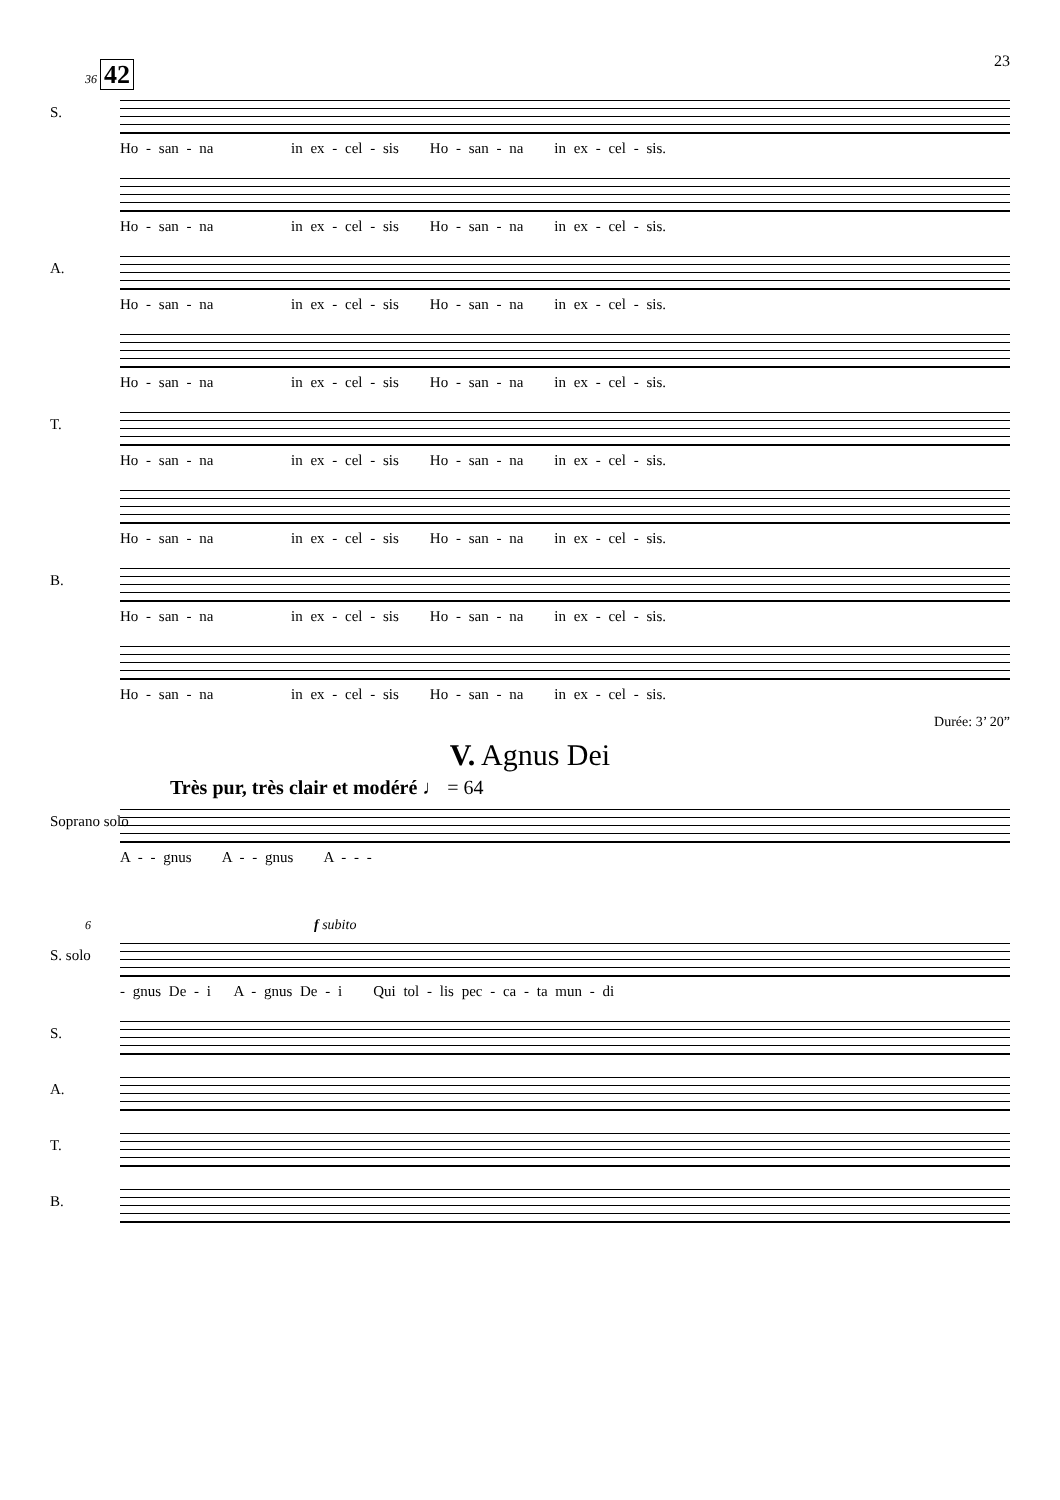23
36 42
S.
Ho - san - na in ex - cel - sis Ho - san - na in ex - cel - sis.
Ho - san - na in ex - cel - sis Ho - san - na in ex - cel - sis.
A.
Ho - san - na in ex - cel - sis Ho - san - na in ex - cel - sis.
Ho - san - na in ex - cel - sis Ho - san - na in ex - cel - sis.
T.
Ho - san - na in ex - cel - sis Ho - san - na in ex - cel - sis.
Ho - san - na in ex - cel - sis Ho - san - na in ex - cel - sis.
B.
Ho - san - na in ex - cel - sis Ho - san - na in ex - cel - sis.
Ho - san - na in ex - cel - sis Ho - san - na in ex - cel - sis.
Durée: 3’ 20”
V. Agnus Dei
Très pur, très clair et modéré ♩ = 64
Soprano solo
A - - gnus A - - gnus A - - -
6 f subito
S. solo
- gnus De - i A - gnus De - i Qui tol - lis pec - ca - ta mun - di
S.
A.
T.
B.